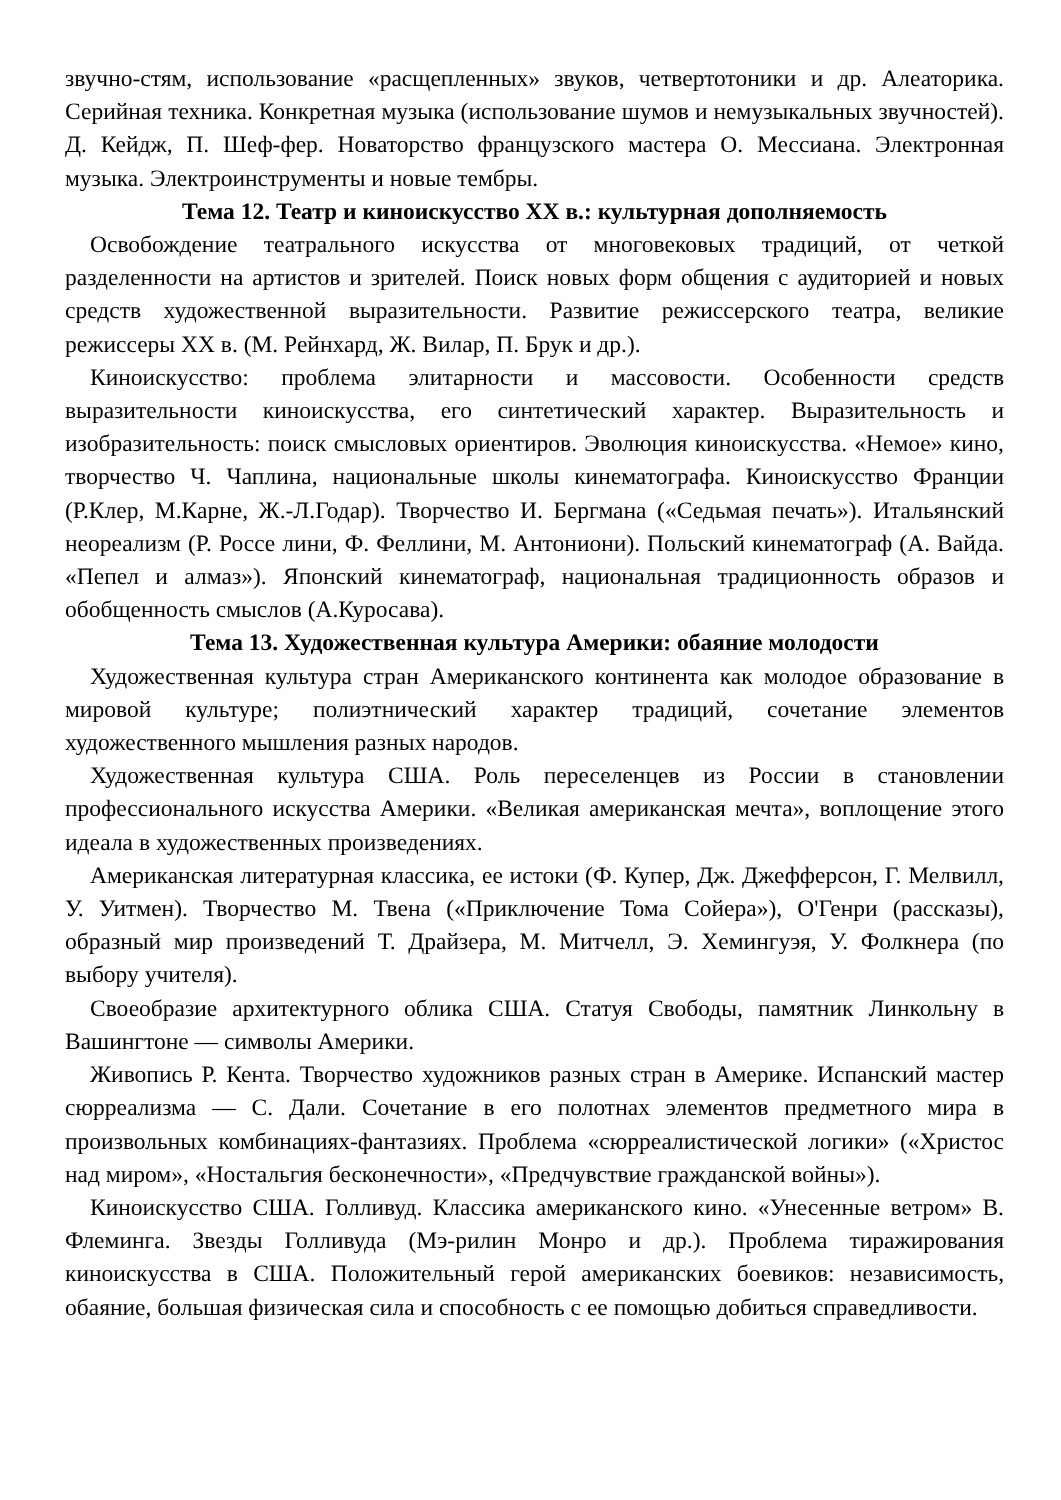звучно-стям, использование «расщепленных» звуков, четвертотоники и др. Алеаторика. Серийная техника. Конкретная музыка (использование шумов и немузыкальных звучностей). Д. Кейдж, П. Шеф-фер. Новаторство французского мастера О. Мессиана. Электронная музыка. Электроинструменты и новые тембры.
Тема 12. Театр и киноискусство XX в.: культурная дополняемость
Освобождение театрального искусства от многовековых традиций, от четкой разделенности на артистов и зрителей. Поиск новых форм общения с аудиторией и новых средств художественной выразительности. Развитие режиссерского театра, великие режиссеры XX в. (М. Рейнхард, Ж. Вилар, П. Брук и др.).
Киноискусство: проблема элитарности и массовости. Особенности средств выразительности киноискусства, его синтетический характер. Выразительность и изобразительность: поиск смысловых ориентиров. Эволюция киноискусства. «Немое» кино, творчество Ч. Чаплина, национальные школы кинематографа. Киноискусство Франции (Р.Клер, М.Карне, Ж.-Л.Годар). Творчество И. Бергмана («Седьмая печать»). Итальянский неореализм (Р. Россе лини, Ф. Феллини, М. Антониони). Польский кинематограф (А. Вайда. «Пепел и алмаз»). Японский кинематограф, национальная традиционность образов и обобщенность смыслов (А.Куросава).
Тема 13. Художественная культура Америки: обаяние молодости
Художественная культура стран Американского континента как молодое образование в мировой культуре; полиэтнический характер традиций, сочетание элементов художественного мышления разных народов.
Художественная культура США. Роль переселенцев из России в становлении профессионального искусства Америки. «Великая американская мечта», воплощение этого идеала в художественных произведениях.
Американская литературная классика, ее истоки (Ф. Купер, Дж. Джефферсон, Г. Мелвилл, У. Уитмен). Творчество М. Твена («Приключение Тома Сойера»), О'Генри (рассказы), образный мир произведений Т. Драйзера, М. Митчелл, Э. Хемингуэя, У. Фолкнера (по выбору учителя).
Своеобразие архитектурного облика США. Статуя Свободы, памятник Линкольну в Вашингтоне — символы Америки.
Живопись Р. Кента. Творчество художников разных стран в Америке. Испанский мастер сюрреализма — С. Дали. Сочетание в его полотнах элементов предметного мира в произвольных комбинациях-фантазиях. Проблема «сюрреалистической логики» («Христос над миром», «Ностальгия бесконечности», «Предчувствие гражданской войны»).
Киноискусство США. Голливуд. Классика американского кино. «Унесенные ветром» В. Флеминга. Звезды Голливуда (Мэ-рилин Монро и др.). Проблема тиражирования киноискусства в США. Положительный герой американских боевиков: независимость, обаяние, большая физическая сила и способность с ее помощью добиться справедливости.